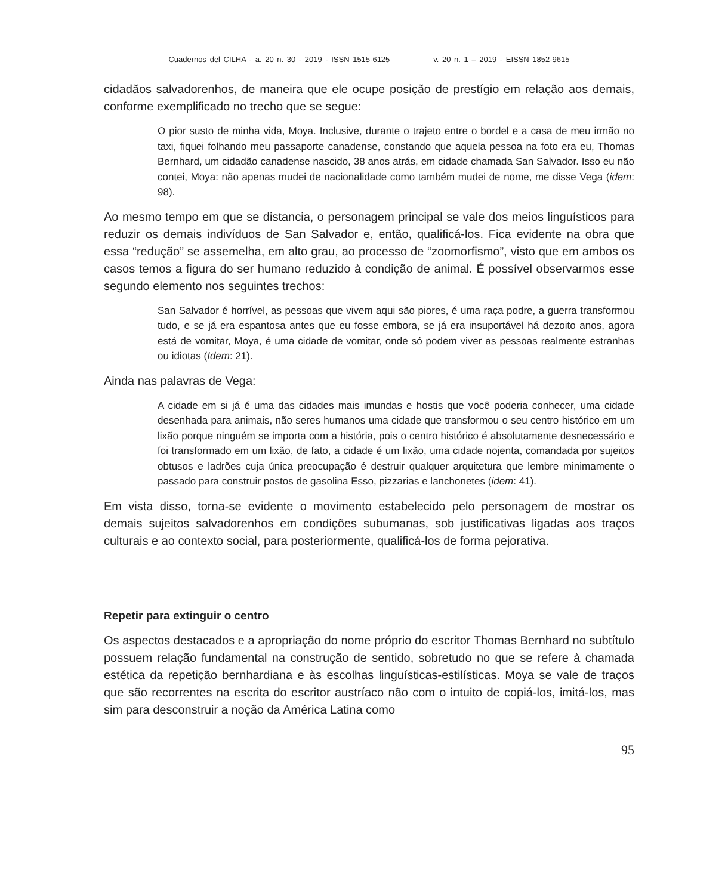Cuadernos del CILHA - a. 20 n. 30 - 2019 - ISSN 1515-6125 v. 20 n. 1 – 2019 - EISSN 1852-9615
cidadãos salvadorenhos, de maneira que ele ocupe posição de prestígio em relação aos demais, conforme exemplificado no trecho que se segue:
O pior susto de minha vida, Moya. Inclusive, durante o trajeto entre o bordel e a casa de meu irmão no taxi, fiquei folhando meu passaporte canadense, constando que aquela pessoa na foto era eu, Thomas Bernhard, um cidadão canadense nascido, 38 anos atrás, em cidade chamada San Salvador. Isso eu não contei, Moya: não apenas mudei de nacionalidade como também mudei de nome, me disse Vega (idem: 98).
Ao mesmo tempo em que se distancia, o personagem principal se vale dos meios linguísticos para reduzir os demais indivíduos de San Salvador e, então, qualificá-los. Fica evidente na obra que essa “redução” se assemelha, em alto grau, ao processo de “zoomorfismo”, visto que em ambos os casos temos a figura do ser humano reduzido à condição de animal. É possível observarmos esse segundo elemento nos seguintes trechos:
San Salvador é horrível, as pessoas que vivem aqui são piores, é uma raça podre, a guerra transformou tudo, e se já era espantosa antes que eu fosse embora, se já era insuportável há dezoito anos, agora está de vomitar, Moya, é uma cidade de vomitar, onde só podem viver as pessoas realmente estranhas ou idiotas (Idem: 21).
Ainda nas palavras de Vega:
A cidade em si já é uma das cidades mais imundas e hostis que você poderia conhecer, uma cidade desenhada para animais, não seres humanos uma cidade que transformou o seu centro histórico em um lixão porque ninguém se importa com a história, pois o centro histórico é absolutamente desnecessário e foi transformado em um lixão, de fato, a cidade é um lixão, uma cidade nojenta, comandada por sujeitos obtusos e ladrões cuja única preocupação é destruir qualquer arquitetura que lembre minimamente o passado para construir postos de gasolina Esso, pizzarias e lanchonetes (idem: 41).
Em vista disso, torna-se evidente o movimento estabelecido pelo personagem de mostrar os demais sujeitos salvadorenhos em condições subumanas, sob justificativas ligadas aos traços culturais e ao contexto social, para posteriormente, qualificá-los de forma pejorativa.
Repetir para extinguir o centro
Os aspectos destacados e a apropriação do nome próprio do escritor Thomas Bernhard no subtítulo possuem relação fundamental na construção de sentido, sobretudo no que se refere à chamada estética da repetição bernhardiana e às escolhas linguísticas-estilísticas. Moya se vale de traços que são recorrentes na escrita do escritor austríaco não com o intuito de copiá-los, imitá-los, mas sim para desconstruir a noção da América Latina como
95